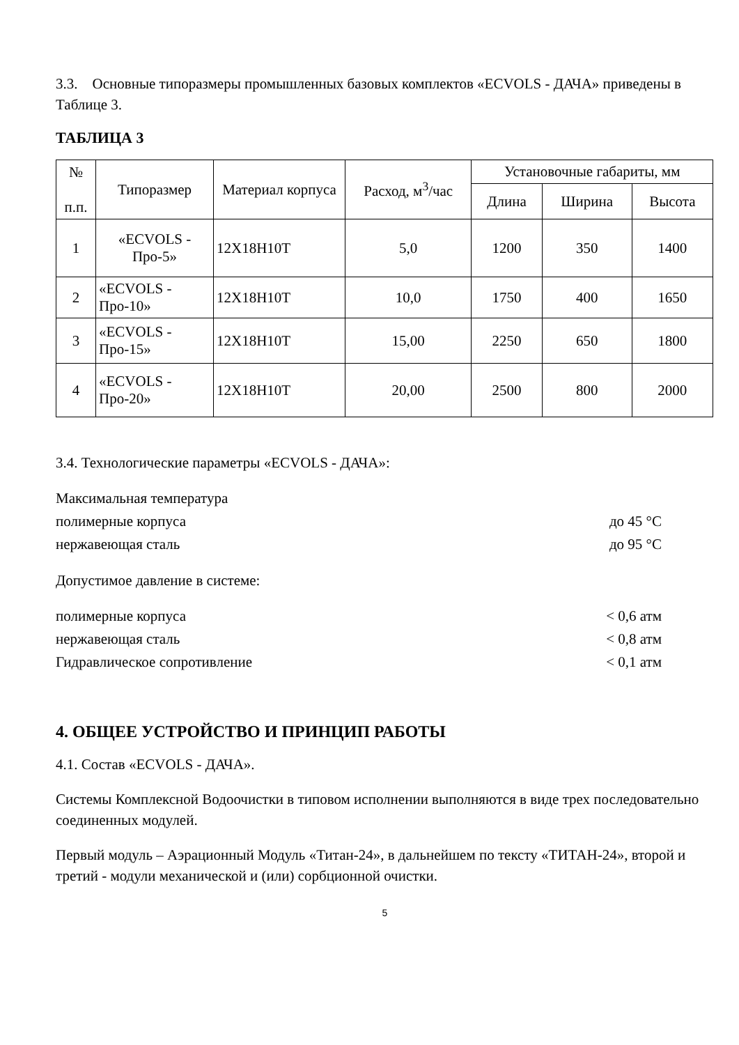3.3. Основные типоразмеры промышленных базовых комплектов «ECVOLS - ДАЧА» приведены в Таблице 3.
ТАБЛИЦА 3
| № п.п. | Типоразмер | Материал корпуса | Расход, м<sup>3</sup>/час | Установочные габариты, мм | | |
| --- | --- | --- | --- | --- | --- | --- |
| | | | | Длина | Ширина | Высота |
| 1 | «ECVOLS - Про-5» | 12Х18Н10Т | 5,0 | 1200 | 350 | 1400 |
| 2 | «ECVOLS - Про-10» | 12Х18Н10Т | 10,0 | 1750 | 400 | 1650 |
| 3 | «ECVOLS - Про-15» | 12Х18Н10Т | 15,00 | 2250 | 650 | 1800 |
| 4 | «ECVOLS - Про-20» | 12Х18Н10Т | 20,00 | 2500 | 800 | 2000 |
3.4. Технологические параметры «ECVOLS - ДАЧА»:
Максимальная температура
полимерные корпуса до 45 °С
нержавеющая сталь до 95 °С
Допустимое давление в системе:
полимерные корпуса < 0,6 атм
нержавеющая сталь < 0,8 атм
Гидравлическое сопротивление < 0,1 атм
4. ОБЩЕЕ УСТРОЙСТВО И ПРИНЦИП РАБОТЫ
4.1. Состав «ECVOLS - ДАЧА».
Системы Комплексной Водоочистки в типовом исполнении выполняются в виде трех последовательно соединенных модулей.
Первый модуль – Аэрационный Модуль «Титан-24», в дальнейшем по тексту «ТИТАН-24», второй и третий - модули механической и (или) сорбционной очистки.
5